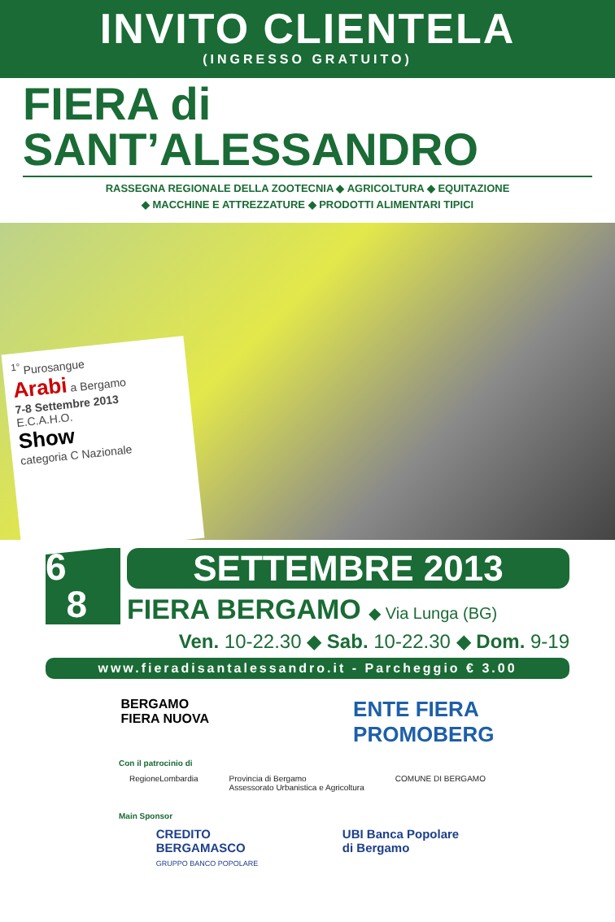INVITO CLIENTELA
(INGRESSO GRATUITO)
FIERA di
SANT’ALESSANDRO
RASSEGNA REGIONALE DELLA ZOOTECNIA ◆ AGRICOLTURA ◆ EQUITAZIONE
◆ MACCHINE E ATTREZZATURE ◆ PRODOTTI ALIMENTARI TIPICI
<sup>1°</sup> Purosangue
Arabi a Bergamo
7-8 Settembre 2013
E.C.A.H.O.
Show
categoria C Nazionale
6
8
SETTEMBRE 2013
FIERA BERGAMO ◆ Via Lunga (BG)
Ven. 10-22.30 ◆ Sab. 10-22.30 ◆ Dom. 9-19
www.fieradisantalessandro.it - Parcheggio € 3.00
BERGAMO
FIERA NUOVA
ENTE FIERA
PROMOBERG
Con il patrocinio di
RegioneLombardia Provincia di Bergamo
Assessorato Urbanistica e Agricoltura COMUNE DI BERGAMO
Main Sponsor
CREDITO
BERGAMASCO
GRUPPO BANCO POPOLARE UBI Banca Popolare
di Bergamo